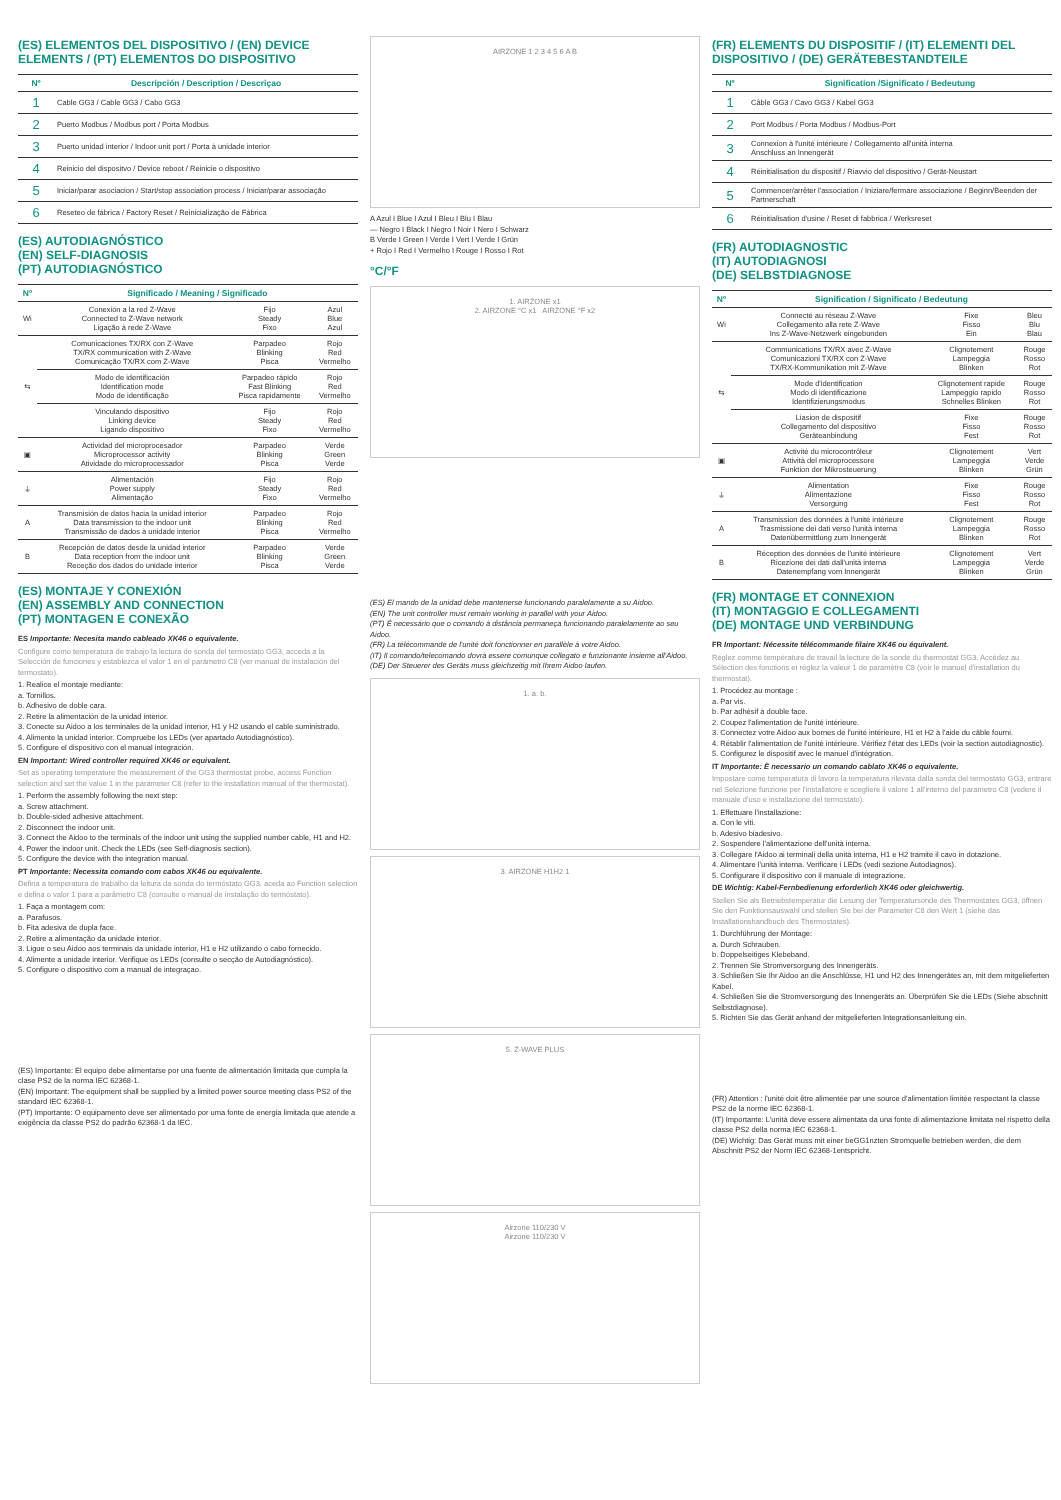(ES) ELEMENTOS DEL DISPOSITIVO / (EN) DEVICE ELEMENTS / (PT) ELEMENTOS DO DISPOSITIVO
| Nº | Descripción / Description / Descriçao |
| --- | --- |
| 1 | Cable GG3 / Cable GG3 / Cabo GG3 |
| 2 | Puerto Modbus / Modbus port / Porta Modbus |
| 3 | Puerto unidad interior / Indoor unit port / Porta à unidade interior |
| 4 | Reinicio del dispositvo / Device reboot / Reinicie o dispositivo |
| 5 | Iniciar/parar asociacion / Start/stop association process / Iniciar/parar associação |
| 6 | Reseteo de fábrica / Factory Reset / Reinicialização de Fábrica |
(ES) AUTODIAGNÓSTICO
(EN) SELF-DIAGNOSIS
(PT) AUTODIAGNÓSTICO
| Nº | Significado / Meaning / Significado | | |
| --- | --- | --- | --- |
| Wi | Conexión a la red Z-Wave Connected to Z-Wave network Ligação à rede Z-Wave | Fijo Steady Fixo | Azul Blue Azul |
| ⇆ | Comunicaciones TX/RX con Z-Wave TX/RX communication with Z-Wave Comunicação TX/RX com Z-Wave | Parpadeo Blinking Pisca | Rojo Red Vermelho |
| | Modo de identificación Identification mode Modo de identificação | Parpadeo rápido Fast Blinking Pisca rapidamente | Rojo Red Vermelho |
| | Vinculando dispositivo Linking device Ligando dispositivo | Fijo Steady Fixo | Rojo Red Vermelho |
| ▣ | Actividad del microprocesador Microprocessor activity Atividade do microprocessador | Parpadeo Blinking Pisca | Verde Green Verde |
| ⏚ | Alimentación Power supply Alimentação | Fijo Steady Fixo | Rojo Red Vermelho |
| A | Transmisión de datos hacia la unidad interior Data transmission to the indoor unit Transmissão de dados à unidade interior | Parpadeo Blinking Pisca | Rojo Red Vermelho |
| B | Recepción de datos desde la unidad interior Data reception from the indoor unit Receção dos dados do unidade interior | Parpadeo Blinking Pisca | Verde Green Verde |
(ES) MONTAJE Y CONEXIÓN
(EN) ASSEMBLY AND CONNECTION
(PT) MONTAGEN E CONEXÃO
ES Importante: Necesita mando cableado XK46 o equivalente.
Configure como temperatura de trabajo la lectura de sonda del termostato GG3, acceda a la Selección de funciones y establezca el valor 1 en el parámetro C8 (ver manual de instalación del termostato).
1. Realice el montaje mediante:
a. Tornillos.
b. Adhesivo de doble cara.
2. Retire la alimentación de la unidad interior.
3. Conecte su Aidoo a los terminales de la unidad interior, H1 y H2 usando el cable suministrado.
4. Alimente la unidad interior. Compruebe los LEDs (ver apartado Autodiagnóstico).
5. Configure el dispositivo con el manual integración.
EN Important: Wired controller required XK46 or equivalent.
Set as operating temperature the measurement of the GG3 thermostat probe, access Function selection and set the value 1 in the parameter C8 (refer to the installation manual of the thermostat).
1. Perform the assembly following the next step:
a. Screw attachment.
b. Double-sided adhesive attachment.
2. Disconnect the indoor unit.
3. Connect the Aidoo to the terminals of the indoor unit using the supplied number cable, H1 and H2.
4. Power the indoor unit. Check the LEDs (see Self-diagnosis section).
5. Configure the device with the integration manual.
PT Importante: Necessita comando com cabos XK46 ou equivalente.
Defina a temperatura de trabalho da leitura da sonda do termóstato GG3, aceda ao Function selection e defina o valor 1 para a parâmetro C8 (consulte o manual de instalação do termóstato).
1. Faça a montagem com:
a. Parafusos.
b. Fita adesiva de dupla face.
2. Retire a alimentação da unidade interior.
3. Ligue o seu Aidoo aos terminais da unidade interior, H1 e H2 utilizando o cabo fornecido.
4. Alimente a unidade interior. Verifique os LEDs (consulte o secção de Autodiagnóstico).
5. Configure o dispositivo com a manual de integraçao.
(ES) Importante: El equipo debe alimentarse por una fuente de alimentación limitada que cumpla la clase PS2 de la norma IEC 62368-1.
(EN) Important: The equipment shall be supplied by a limited power source meeting class PS2 of the standard IEC 62368-1.
(PT) Importante: O equipamento deve ser alimentado por uma fonte de energia limitada que atende a exigência da classe PS2 do padrão 62368-1 da IEC.
AIRZONE 1 2 3 4 5 6 A B
A Azul I Blue I Azul I Bleu I Blu I Blau
— Negro I Black I Negro I Noir I Nero I Schwarz
B Verde I Green I Verde I Vert I Verde I Grün
+ Rojo I Red I Vermelho I Rouge I Rosso I Rot
°C/°F
1. AIRZONE x1
2. AIRZONE °C x1 AIRZONE °F x2
(ES) El mando de la unidad debe mantenerse funcionando paralelamente a su Aidoo.
(EN) The unit controller must remain working in parallel with your Aidoo.
(PT) É necessário que o comando à distância permaneça funcionando paralelamente ao seu Aidoo.
(FR) La télécommande de l'unité doit fonctionner en parallèle à votre Aidoo.
(IT) Il comando/telecomando dovrà essere comunque collegato e funzionante insieme all'Aidoo.
(DE) Der Steuerer des Geräts muss gleichzeitig mit Ihrem Aidoo laufen.
1. a. b.
3. AIRZONE H1H2 1
5. Z-WAVE PLUS
Airzone 110/230 V
Airzone 110/230 V
(FR) ELEMENTS DU DISPOSITIF / (IT) ELEMENTI DEL DISPOSITIVO / (DE) GERÄTEBESTANDTEILE
| Nº | Signification /Significato / Bedeutung |
| --- | --- |
| 1 | Câble GG3 / Cavo GG3 / Kabel GG3 |
| 2 | Port Modbus / Porta Modbus / Modbus-Port |
| 3 | Connexion à l'unité intérieure / Collegamento all'unità interna Anschluss an Innengerät |
| 4 | Réinitialisation du dispositif / Riavvio del dispositivo / Gerät-Neustart |
| 5 | Commencer/arrêter l'association / Iniziare/fermare associazione / Beginn/Beenden der Partnerschaft |
| 6 | Réinitialisation d'usine / Reset di fabbrica / Werksreset |
(FR) AUTODIAGNOSTIC
(IT) AUTODIAGNOSI
(DE) SELBSTDIAGNOSE
| Nº | Signification / Significato / Bedeutung | | |
| --- | --- | --- | --- |
| Wi | Connecté au réseau Z-Wave Collegamento alla rete Z-Wave Ins Z-Wave-Netzwerk eingebunden | Fixe Fisso Ein | Bleu Blu Blau |
| ⇆ | Communications TX/RX avec Z-Wave Comunicazioni TX/RX con Z-Wave TX/RX-Kommunikation mit Z-Wave | Clignotement Lampeggia Blinken | Rouge Rosso Rot |
| | Mode d'identification Modo di identificazione Identifizierungsmodus | Clignotement rapide Lampeggio rapido Schnelles Blinken | Rouge Rosso Rot |
| | Liasion de dispositif Collegamento del dispositivo Geräteanbindung | Fixe Fisso Fest | Rouge Rosso Rot |
| ▣ | Activité du microcontrôleur Attività del microprocessore Funktion der Mikrosteuerung | Clignotement Lampeggia Blinken | Vert Verde Grün |
| ⏚ | Alimentation Alimentazione Versorgung | Fixe Fisso Fest | Rouge Rosso Rot |
| A | Transmission des données à l'unité intérieure Trasmissione dei dati verso l'unità interna Datenübermittlung zum Innengerät | Clignotement Lampeggia Blinken | Rouge Rosso Rot |
| B | Réception des données de l'unité intérieure Ricezione dei dati dall'unità interna Datenempfang vom Innengerät | Clignotement Lampeggia Blinken | Vert Verde Grün |
(FR) MONTAGE ET CONNEXION
(IT) MONTAGGIO E COLLEGAMENTI
(DE) MONTAGE UND VERBINDUNG
FR Important: Nécessite télécommande filaire XK46 ou équivalent.
Réglez comme température de travail la lecture de la sonde du thermostat GG3. Accédez au Sélection des fonctions et réglez la valeur 1 de paramètre C8 (voir le manuel d'installation du thermostat).
1. Procédez au montage :
a. Par vis.
b. Par adhésif à double face.
2. Coupez l'alimentation de l'unité intérieure.
3. Connectez votre Aidoo aux bornes de l'unité intérieure, H1 et H2 à l'aide du câble fourni.
4. Rétablir l'alimentation de l'unité intérieure. Vérifiez l'état des LEDs (voir la section autodiagnostic).
5. Configurez le dispositif avec le manuel d'intégration.
IT Importante: È necessario un comando cablato XK46 o equivalente.
Impostare come temperatura di lavoro la temperatura rilevata dalla sonda del termostato GG3, entrare nel Selezione funzione per l'installatore e scegliere il valore 1 all'interno del parametro C8 (vedere il manuale d'uso e installazione del termostato).
1. Effettuare l'installazione:
a. Con le viti.
b. Adesivo biadesivo.
2. Sospendere l'alimentazione dell'unità interna.
3. Collegare l'Aidoo ai terminali della unità interna, H1 e H2 tramite il cavo in dotazione.
4. Alimentare l'unità interna. Verificare i LEDs (vedi sezione Autodiagnos).
5. Configurare il dispositivo con il manuale di integrazione.
DE Wichtig: Kabel-Fernbedienung erforderlich XK46 oder gleichwertig.
Stellen Sie als Betriebstemperatur die Lesung der Temperatursonde des Thermostates GG3, öffnen Sie den Funktionsauswahl und stellen Sie bei der Parameter C8 den Wert 1 (siehe das Installationshandbuch des Thermostates).
1. Durchführung der Montage:
a. Durch Schrauben.
b. Doppelseitiges Klebeband.
2. Trennen Sie Stromversorgung des Innengeräts.
3. Schließen Sie Ihr Aidoo an die Anschlüsse, H1 und H2 des Innengerätes an, mit dem mitgelieferten Kabel.
4. Schließen Sie die Stromversorgung des Innengeräts an. Überprüfen Sie die LEDs (Siehe abschnitt Selbstdiagnose).
5. Richten Sie das Gerät anhand der mitgelieferten Integrationsanleitung ein.
(FR) Attention : l'unité doit être alimentée par une source d'alimentation limitée respectant la classe PS2 de la norme IEC 62368-1.
(IT) Importante: L'unità deve essere alimentata da una fonte di alimentazione limitata nel rispetto della classe PS2 della norma IEC 62368-1.
(DE) Wichtig: Das Gerät muss mit einer beGG1nzten Stromquelle betrieben werden, die dem Abschnitt PS2 der Norm IEC 62368-1entspricht.